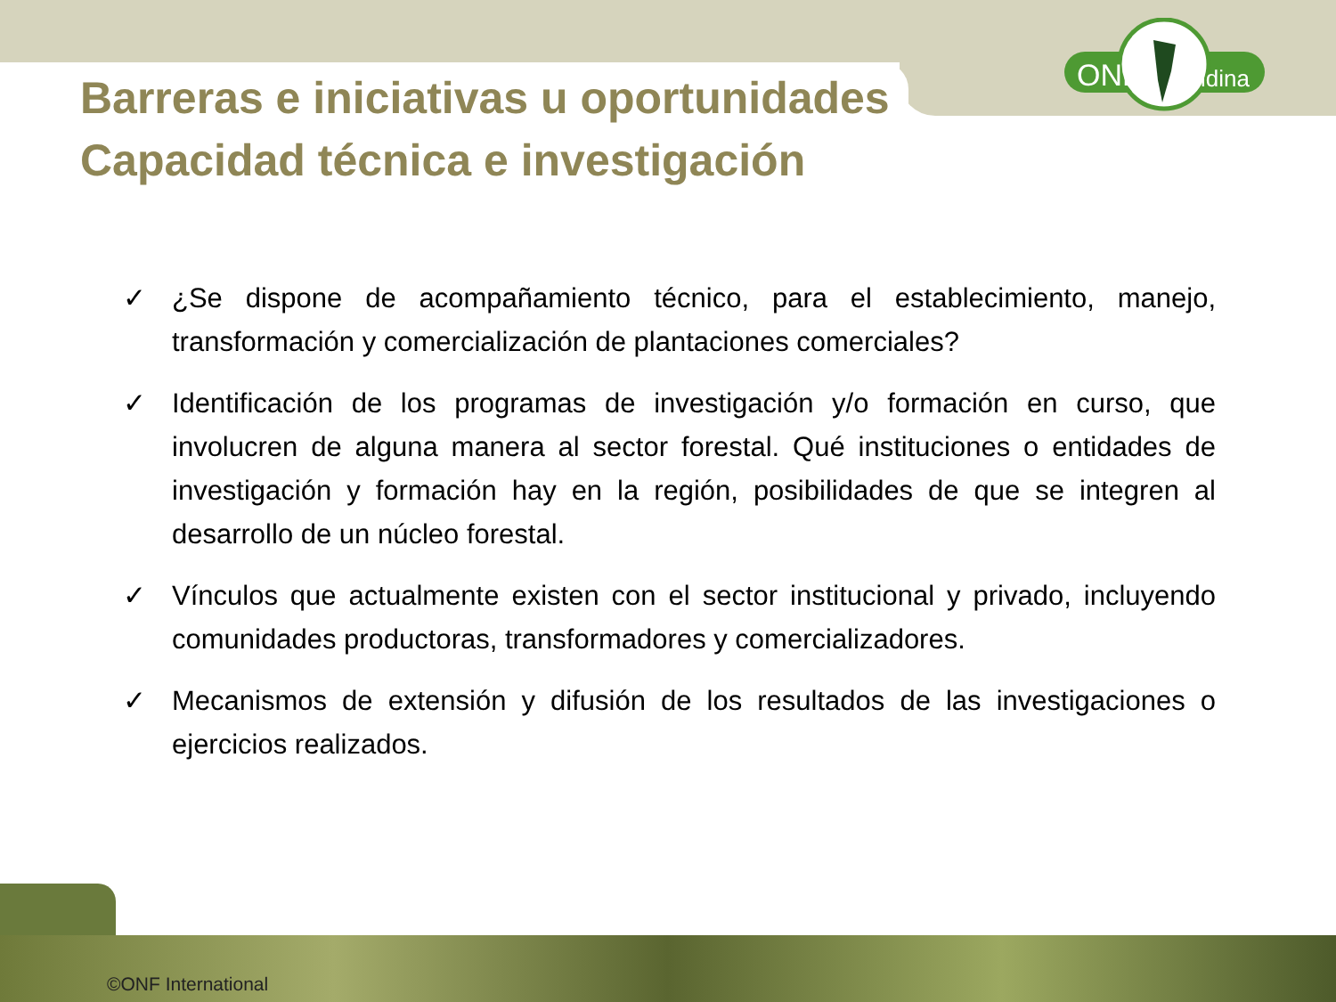ONF
Andina
Barreras e iniciativas u oportunidades
Capacidad técnica e investigación
✓ ¿Se dispone de acompañamiento técnico, para el establecimiento, manejo, transformación y comercialización de plantaciones comerciales?
✓ Identificación de los programas de investigación y/o formación en curso, que involucren de alguna manera al sector forestal. Qué instituciones o entidades de investigación y formación hay en la región, posibilidades de que se integren al desarrollo de un núcleo forestal.
✓ Vínculos que actualmente existen con el sector institucional y privado, incluyendo comunidades productoras, transformadores y comercializadores.
✓ Mecanismos de extensión y difusión de los resultados de las investigaciones o ejercicios realizados.
©ONF International